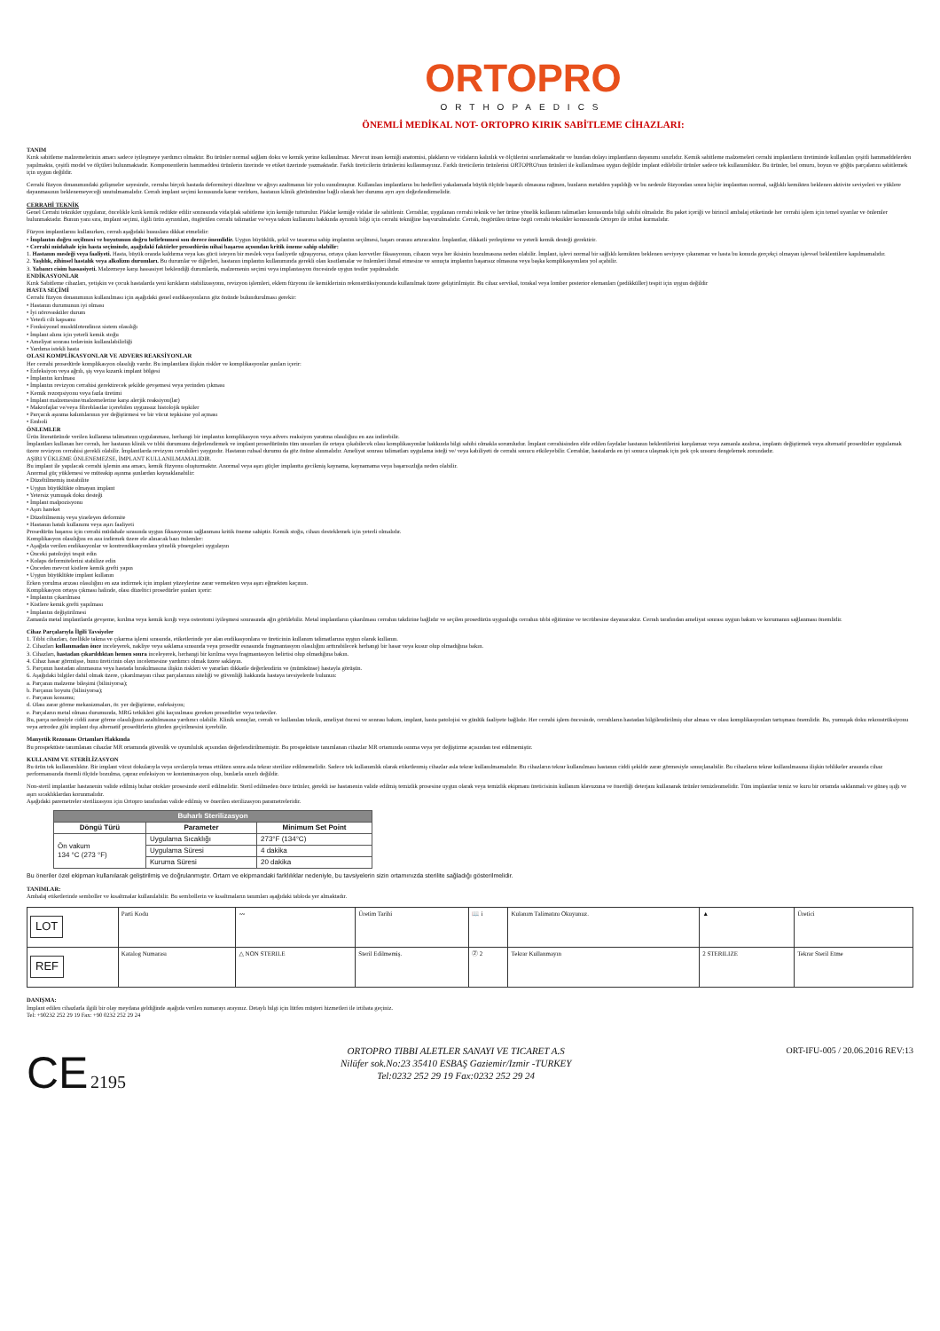ORTOPRO
ORTHOPAEDICS
ÖNEMLİ MEDİKAL NOT- ORTOPRO KIRIK SABİTLEME CİHAZLARI:
TANIM
Kırık sabitleme malzemelerinin amacı sadece iyileşmeye yardımcı olmaktır. Bu ürünler normal sağlam doku ve kemik yerine kullanılmaz. Mevcut insan kemiği anatomisi, plakların ve vidaların kalınlık ve ölçülerini sınırlamaktadır ve bundan dolayı implantların dayanımı sınırlıdır. Kemik sabitleme malzemeleri cerrahi implantların üretiminde kullanılan çeşitli hammaddelerden yapılmakta, çeşitli model ve ölçüleri bulunmaktadır. Komponentlerin hammaddesi ürünlerin üzerinde ve etiket üzerinde yazmaktadır. Farklı üreticilerin ürünlerini kullanmayınız. Farklı üreticilerin ürünlerini ORTOPRO'nun ürünleri ile kullanılması uygun değildir implant edilebilir ürünler sadece tek kullanımlıktır. Bu ürünler, bel omuru, boyun ve göğüs parçalarını sabitlemek için uygun değildir.
Cerrahi füzyon donanımındaki gelişmeler sayesinde, cerraha birçok hastada deformiteyi düzeltme ve ağrıyı azaltmanın bir yolu sunulmuştur. Kullanılan implantların bu hedefleri yakalamada büyük ölçüde başarılı olmasına rağmen, bunların metalden yapıldığı ve bu nedenle füzyondan sonra hiçbir implanttan normal, sağlıklı kemikten beklenen aktivite seviyeleri ve yüklere dayanmasının beklenemeyeceği unutulmamalıdır. Cerrah implant seçimi konusunda karar verirken, hastanın klinik görünümüne bağlı olarak her durumu ayrı ayrı değerlendirmelidir.
CERRAHİ TEKNİK
Genel Cerrahi teknikler uygulanır, öncelikle kırık kemik redükte edilir sonrasında vida/plak sabitleme için kemiğe tutturulur. Plaklar kemiğe vidalar ile sabitlenir. Cerrahlar, uygulanan cerrahi teknik ve her ürüne yönelik kullanım talimatları konusunda bilgi sahibi olmalıdır. Bu paket içeriği ve birincil ambalaj etiketinde her cerrahi işlem için temel uyarılar ve önlemler bulunmaktadır. Bunun yanı sıra, implant seçimi, ilgili ürün ayrıntıları, öngörülen cerrahi talimatlar ve/veya takım kullanımı hakkında ayrıntılı bilgi için cerrahi tekniğine başvurulmalıdır. Cerrah, öngörülen ürüne özgü cerrahi teknikler konusunda Ortopro ile irtibat kurmalıdır.
Füzyon implantlarını kullanırken, cerrah aşağıdaki hususlara dikkat etmelidir:
• İmplantın doğru seçilmesi ve boyutunun doğru belirlenmesi son derece önemlidir. Uygun büyüklük, şekil ve tasarıma sahip implantın seçilmesi, başarı oranını artıracaktır. İmplantlar, dikkatli yerleştirme ve yeterli kemik desteği gerektirir.
• Cerrahi müdahale için hasta seçiminde, aşağıdaki faktörler prosedürün nihai başarısı açısından kritik öneme sahip olabilir:
1. Hastanın mesleği veya faaliyeti. Hasta, büyük oranda kaldırma veya kas gücü isteyen bir meslek veya faaliyetle uğraşıyorsa, ortaya çıkan kuvvetler fiksasyonun, cihazın veya her ikisinin bozulmasına neden olabilir. İmplant, işlevi normal bir sağlıklı kemikten beklenen seviyeye çıkaramaz ve hasta bu konuda gerçekçi olmayan işlevsel beklentilere kapılmamalıdır.
2. Yaşlılık, zihinsel hastalık veya alkolizm durumları. Bu durumlar ve diğerleri, hastanın implantın kullanımında gerekli olan kısıtlamalar ve önlemleri ihmal etmesine ve sonuçta implantın başarısız olmasına veya başka komplikasyonlara yol açabilir.
3. Yabancı cisim hassasiyeti. Malzemeye karşı hassasiyet beklendiği durumlarda, malzemenin seçimi veya implantasyon öncesinde uygun testler yapılmalıdır.
ENDİKASYONLAR
Kırık Sabitleme cihazları, yetişkin ve çocuk hastalarda yeni kırıkların stabilizasyonu, revizyon işlemleri, eklem füzyonu ile kemiklerinin rekonstrüksiyonunda kullanılmak üzere geliştirilmiştir. Bu cihaz servikal, torakal veya lomber posterior elemanları (pedikküller) tespit için uygun değildir
HASTA SEÇİMİ
Cerrahi füzyon donanımının kullanılması için aşağıdaki genel endikasyonların göz önünde bulundurulması gerekir:
• Hastanın durumunun iyi olması
• İyi nörovasküler durum
• Yeterli cilt kapsamı
• Fonksiyonel muskülotendinoz sistem olasılığı
• İmplant alımı için yeterli kemik stoğu
• Ameliyat sonrası tedavinin kullanılabilirliği
• Yardıma istekli hasta
OLASI KOMPLİKASYONLAR VE ADVERS REAKSİYONLAR
Her cerrahi prosedürde komplikasyon olasılığı vardır. Bu implantlara ilişkin riskler ve komplikasyonlar şunları içerir:
• Enfeksiyon veya ağrılı, şiş veya kızarık implant bölgesi
• İmplantın kırılması
• İmplantın revizyon cerrahisi gerektirecek şekilde gevşemesi veya yerinden çıkması
• Kemik rezorpsiyonu veya fazla üretimi
• İmplant malzemesine/malzemelerine karşı alerjik reaksiyon(lar)
• Makrofajlar ve/veya fibroblastlar içerebilen uygunsuz histolojik tepkiler
• Parçacık aşınma kalıntılarının yer değiştirmesi ve bir vücut tepkisine yol açması
• Emboli
ÖNLEMLER
Ürün literatüründe verilen kullanma talimatının uygulanması, herhangi bir implantın komplikasyon veya advers reaksiyon yaratma olasılığını en aza indirebilir.
İmplantları kullanan her cerrah, her hastanın klinik ve tıbbi durumunu değerlendirmek ve implant prosedürünün tüm unsurları ile ortaya çıkabilecek olası komplikasyonlar hakkında bilgi sahibi olmakla sorumludur. İmplant cerrahisinden elde edilen faydalar hastanın beklentilerini karşılamaz veya zamanla azalırsa, implantı değiştirmek veya alternatif prosedürler uygulamak üzere revizyon cerrahisi gerekli olabilir. İmplantlarda revizyon cerrahileri yaygındır. Hastanın ruhsal durumu da göz önüne alınmalıdır. Ameliyat sonrası talimatları uygulama isteği ve/ veya kabiliyeti de cerrahi sonucu etkileyebilir. Cerrahlar, hastalarda en iyi sonuca ulaşmak için pek çok unsuru dengelemek zorundadır.
AŞIRI YÜKLEME ÖNLENEMEZSE, İMPLANT KULLANILMAMALIDIR.
Bu implant ile yapılacak cerrahi işlemin ana amacı, kemik füzyonu oluşturmaktır. Anormal veya aşırı güçler implantta gecikmiş kaynama, kaynamama veya başarısızlığa neden olabilir.
Anormal güç yüklemesi ve müteakip aşınma şunlardan kaynaklanabilir:
• Düzeltilmemiş instabilite
• Uygun büyüklükte olmayan implant
• Yetersiz yumuşak doku desteği
• İmplant malpozisyonu
• Aşırı hareket
• Düzeltilmemiş veya yineleyen deformite
• Hastanın hatalı kullanımı veya aşırı faaliyeti
Prosedürün başarısı için cerrahi müdahale sırasında uygun fiksasyonun sağlanması kritik öneme sahiptir. Kemik stoğu, cihazı desteklemek için yeterli olmalıdır.
Komplikasyon olasılığını en aza indirmek üzere ele alınacak bazı önlemler:
• Aşağıda verilen endikasyonlar ve kontrendikasyonlara yönelik yönergeleri uygulayın
• Önceki patolojiyi tespit edin
• Kolaps deformitelerini stabilize edin
• Önceden mevcut kistlere kemik grefti yapın
• Uygun büyüklükte implant kullanın
Erken yorulma arızası olasılığını en aza indirmek için implant yüzeylerine zarar vermekten veya aşırı eğmekten kaçının.
Komplikasyon ortaya çıkması halinde, olası düzeltici prosedürler şunları içerir:
• İmplantın çıkarılması
• Kistlere kemik grefti yapılması
• İmplantın değiştirilmesi
Zamanla metal implantlarda gevşeme, kırılma veya kemik kırığı veya osteotomi iyileşmesi sonrasında ağrı görülebilir. Metal implantların çıkarılması cerrahın takdirine bağlıdır ve seçilen prosedürün uygunluğu cerrahın tıbbi eğitimine ve tecrübesine dayanacaktır. Cerrah tarafından ameliyat sonrası uygun bakım ve korumanın sağlanması önemlidir.
Cihaz Parçalarıyla İlgili Tavsiyeler
1. Tıbbi cihazları, özellikle takma ve çıkarma işlemi sırasında, etiketlerinde yer alan endikasyonlara ve üreticinin kullanım talimatlarına uygun olarak kullanın.
2. Cihazları kullanmadan önce inceleyerek, nakliye veya saklama sırasında veya prosedür esnasında fragmantasyon olasılığını arttırabilecek herhangi bir hasar veya kusur olup olmadığına bakın.
3. Cihazları, hastadan çıkarıldıktan hemen sonra inceleyerek, herhangi bir kırılma veya fragmantasyon belirtisi olup olmadığına bakın.
4. Cihaz hasar görmüşse, bunu üreticinin olayı incelemesine yardımcı olmak üzere saklayın.
5. Parçanın hastadan alınmasına veya hastada bırakılmasına ilişkin riskleri ve yararları dikkatle değerlendirin ve (mümkünse) hastayla görüşün.
6. Aşağıdaki bilgiler dahil olmak üzere, çıkarılmayan cihaz parçalarının niteliği ve güvenliği hakkında hastaya tavsiyelerde bulunun:
a. Parçanın malzeme bileşimi (biliniyorsa);
b. Parçanın boyutu (biliniyorsa);
c. Parçanın konumu;
d. Olası zarar görme mekanizmaları, ör. yer değiştirme, enfeksiyon;
e. Parçaların metal olması durumunda, MRG tetkikleri gibi kaçınılması gereken prosedürler veya tedaviler.
Bu, parça nedeniyle ciddi zarar görme olasılığının azaltılmasına yardımcı olabilir. Klinik sonuçlar, cerrah ve kullanılan teknik, ameliyat öncesi ve sonrası bakım, implant, hasta patolojisi ve günlük faaliyete bağlıdır. Her cerrahi işlem öncesinde, cerrahların hastadan bilgilendirilmiş olur alması ve olası komplikasyonları tartışması önemlidir. Bu, yumuşak doku rekonstrüksiyonu veya artrodez gibi implant dışı alternatif prosedürlerin gözden geçirilmesini içerebilir.
Manyetik Rezonans Ortamları Hakkında
Bu prospektüste tanımlanan cihazlar MR ortamında güvenlik ve uyumluluk açısından değerlendirilmemiştir. Bu prospektüste tanımlanan cihazlar MR ortamında ısınma veya yer değiştirme açısından test edilmemiştir.
KULLANIM VE STERİLİZASYON
Bu ürün tek kullanımlıktır. Bir implant vücut dokularıyla veya sıvılarıyla temas ettikten sonra asla tekrar sterilize edilmemelidir. Sadece tek kullanımlık olarak etiketlenmiş cihazlar asla tekrar kullanılmamalıdır. Bu cihazların tekrar kullanılması hastanın ciddi şekilde zarar görmesiyle sonuçlanabilir. Bu cihazların tekrar kullanılmasına ilişkin tehlikeler arasında cihaz performansında önemli ölçüde bozulma, çapraz enfeksiyon ve kontaminasyon olup, bunlarla sınırlı değildir.
Non-steril implantlar hastanenin valide edilmiş buhar otoklav prosesinde steril edilmelidir. Steril edilmeden önce ürünler, gerekli ise hastanenin valide edilmiş temizlik prosesine uygun olarak veya temizlik ekipmanı üreticisinin kullanım klavuzuna ve önerdiği deterjanı kullanarak ürünler temizlenmelidir. Tüm implantlar temiz ve kuru bir ortamda saklanmalı ve güneş ışığı ve aşırı sıcaklıklardan korunmalıdır.
Aşağıdaki paremetreler sterilizasyon için Ortopro tarafından valide edilmiş ve önerilen sterilizasyon parametreleridir.
| Buharlı Sterilizasyon | | |
| --- | --- | --- |
| Döngü Türü | Parameter | Minimum Set Point |
| Ön vakum 134 °C (273 °F) | Uygulama Sıcaklığı | 273°F (134°C) |
| | Uygulama Süresi | 4 dakika |
| | Kuruma Süresi | 20 dakika |
Bu öneriler özel ekipman kullanılarak geliştirilmiş ve doğrulanmıştır. Ortam ve ekipmandaki farklılıklar nedeniyle, bu tavsiyelerin sizin ortamınızda sterilite sağladığı gösterilmelidir.
TANIMLAR:
Ambalaj etiketlerinde semboller ve kısaltmalar kullanılabilir. Bu sembollerin ve kısaltmaların tanımları aşağıdaki tabloda yer almaktadır.
| LOT | Parti Kodu | 〰 | Üretim Tarihi | 📖 i | Kulanım Talimatını Okuyunuz. | ▲ | Üretici |
| REF | Katalog Numarası | △ NON STERILE | Steril Edilmemiş. | Ⓩ 2 | Tekrar Kullanmayın | 2 STERILIZE | Tekrar Steril Etme |
DANIŞMA:
İmplant edilen cihazlarla ilgili bir olay meydana geldiğinde aşağıda verilen numarayı arayınız. Detaylı bilgi için lütfen müşteri hizmetleri ile irtibata geçiniz.
Tel: +90232 252 29 19 Fax: +90 0232 252 29 24
CE 2195
ORTOPRO TIBBI ALETLER SANAYI VE TICARET A.S
Nilüfer sok.No:23 35410 ESBAŞ Gaziemir/Izmir -TURKEY
Tel:0232 252 29 19 Fax:0232 252 29 24
ORT-IFU-005 / 20.06.2016 REV:13